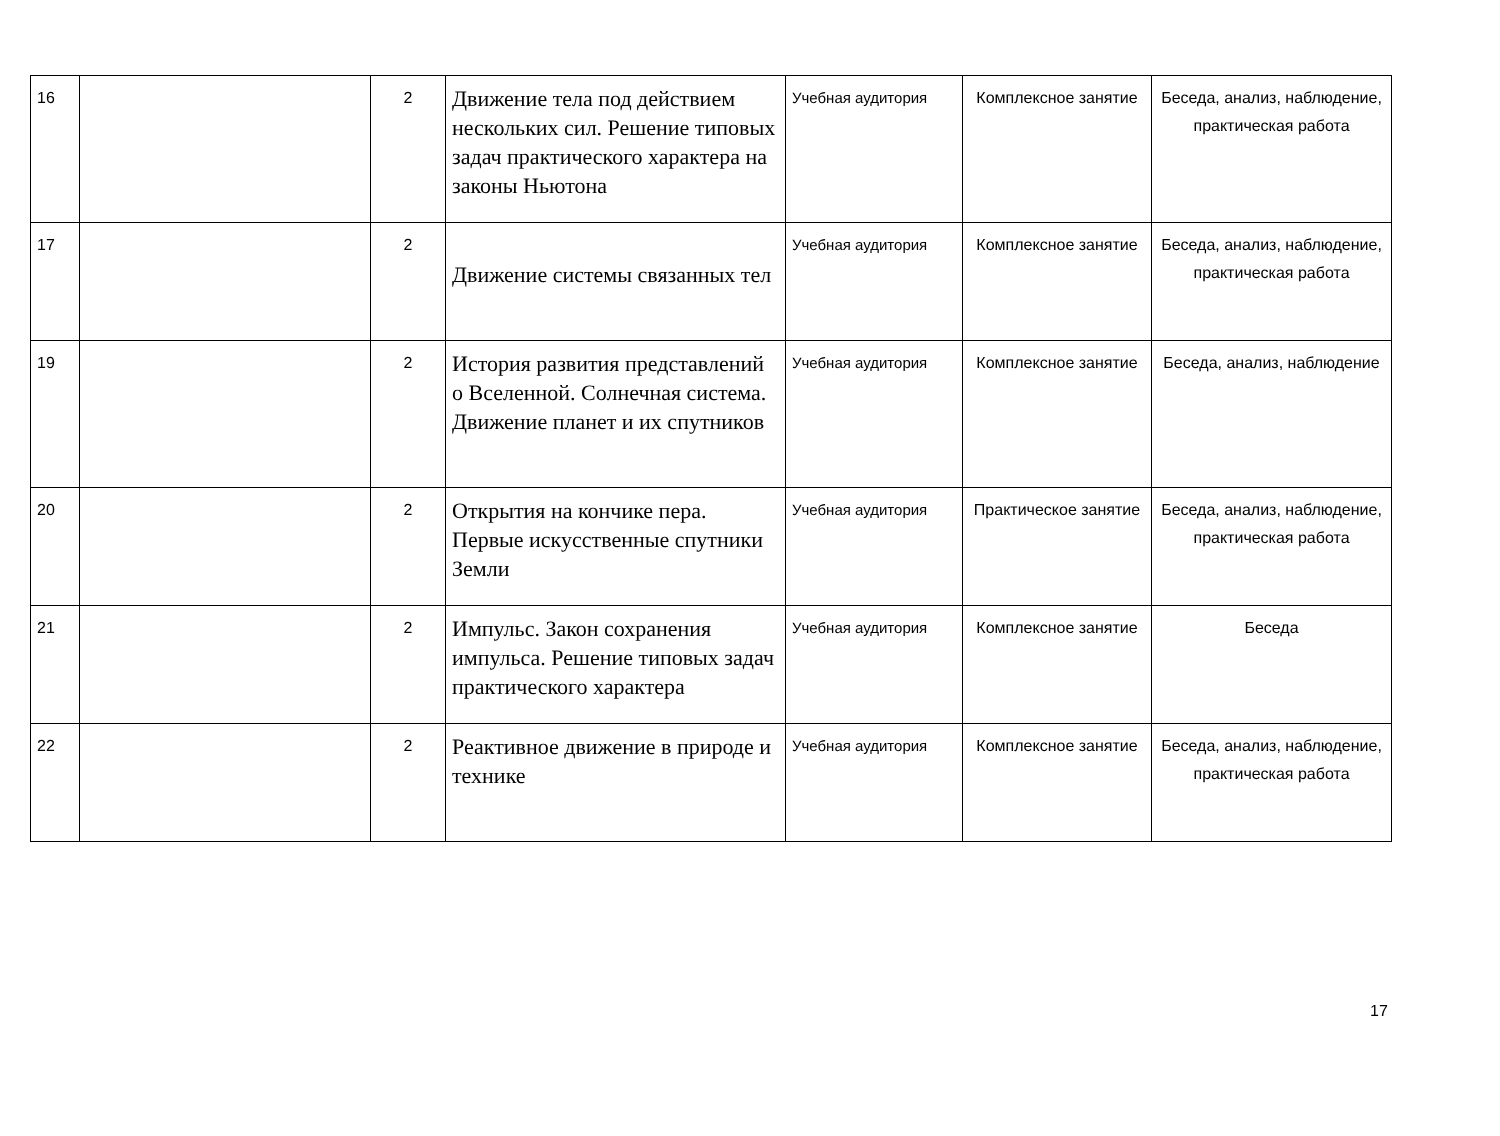| 16 | | 2 | Движение тела под действием нескольких сил. Решение типовых задач практического характера на законы Ньютона | Учебная аудитория | Комплексное занятие | Беседа, анализ, наблюдение, практическая работа |
| 17 | | 2 | Движение системы связанных тел | Учебная аудитория | Комплексное занятие | Беседа, анализ, наблюдение, практическая работа |
| 19 | | 2 | История развития представлений о Вселенной. Солнечная система. Движение планет и их спутников | Учебная аудитория | Комплексное занятие | Беседа, анализ, наблюдение |
| 20 | | 2 | Открытия на кончике пера. Первые искусственные спутники Земли | Учебная аудитория | Практическое занятие | Беседа, анализ, наблюдение, практическая работа |
| 21 | | 2 | Импульс. Закон сохранения импульса. Решение типовых задач практического характера | Учебная аудитория | Комплексное занятие | Беседа |
| 22 | | 2 | Реактивное движение в природе и технике | Учебная аудитория | Комплексное занятие | Беседа, анализ, наблюдение, практическая работа |
17